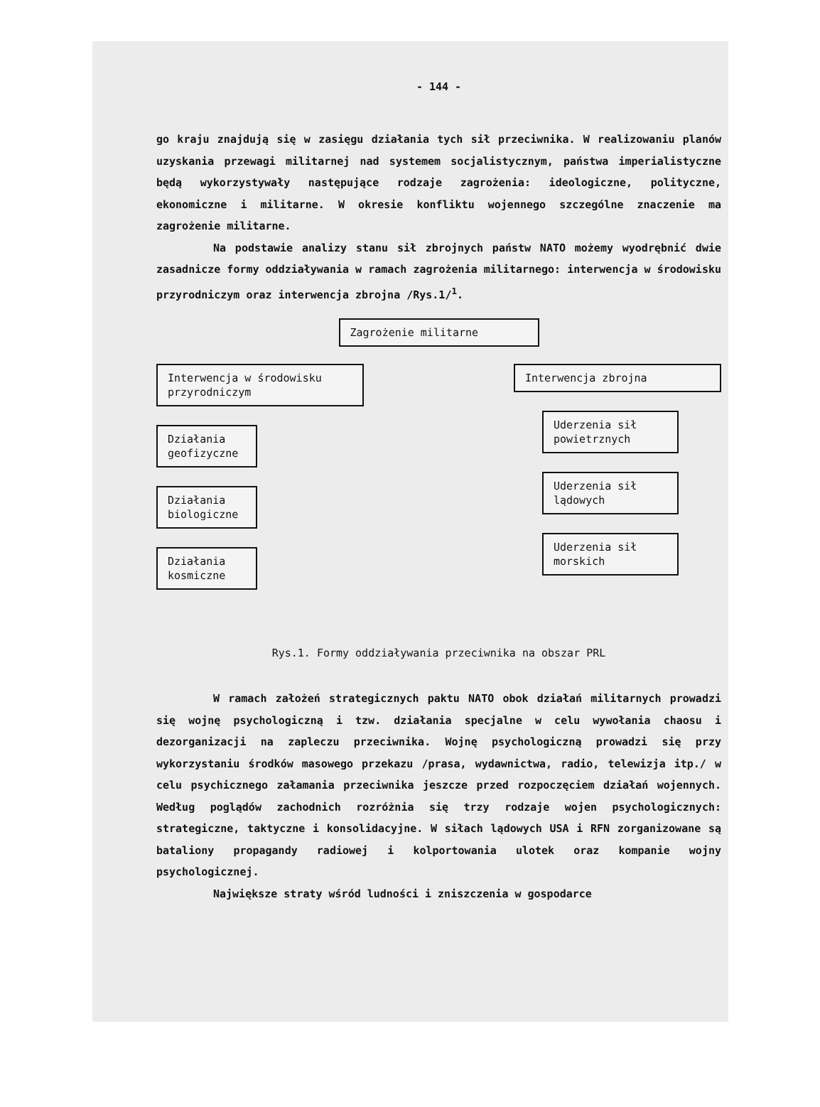- 144 -
go kraju znajdują się w zasięgu działania tych sił przeciwnika. W realizowaniu planów uzyskania przewagi militarnej nad systemem socjalistycznym, państwa imperialistyczne będą wykorzystywały następujące rodzaje zagrożenia: ideologiczne, polityczne, ekonomiczne i militarne. W okresie konfliktu wojennego szczególne znaczenie ma zagrożenie militarne.
Na podstawie analizy stanu sił zbrojnych państw NATO możemy wyodrębnić dwie zasadnicze formy oddziaływania w ramach zagrożenia militarnego: interwencja w środowisku przyrodniczym oraz interwencja zbrojna /Rys.1/<sup>1</sup>.
Zagrożenie militarne
Interwencja w środowisku przyrodniczym
Działania geofizyczne
Działania biologiczne
Działania kosmiczne
Interwencja zbrojna
Uderzenia sił powietrznych
Uderzenia sił lądowych
Uderzenia sił morskich
Rys.1. Formy oddziaływania przeciwnika na obszar PRL
W ramach założeń strategicznych paktu NATO obok działań militarnych prowadzi się wojnę psychologiczną i tzw. działania specjalne w celu wywołania chaosu i dezorganizacji na zapleczu przeciwnika. Wojnę psychologiczną prowadzi się przy wykorzystaniu środków masowego przekazu /prasa, wydawnictwa, radio, telewizja itp./ w celu psychicznego załamania przeciwnika jeszcze przed rozpoczęciem działań wojennych. Według poglądów zachodnich rozróżnia się trzy rodzaje wojen psychologicznych: strategiczne, taktyczne i konsolidacyjne. W siłach lądowych USA i RFN zorganizowane są bataliony propagandy radiowej i kolportowania ulotek oraz kompanie wojny psychologicznej.
Największe straty wśród ludności i zniszczenia w gospodarce